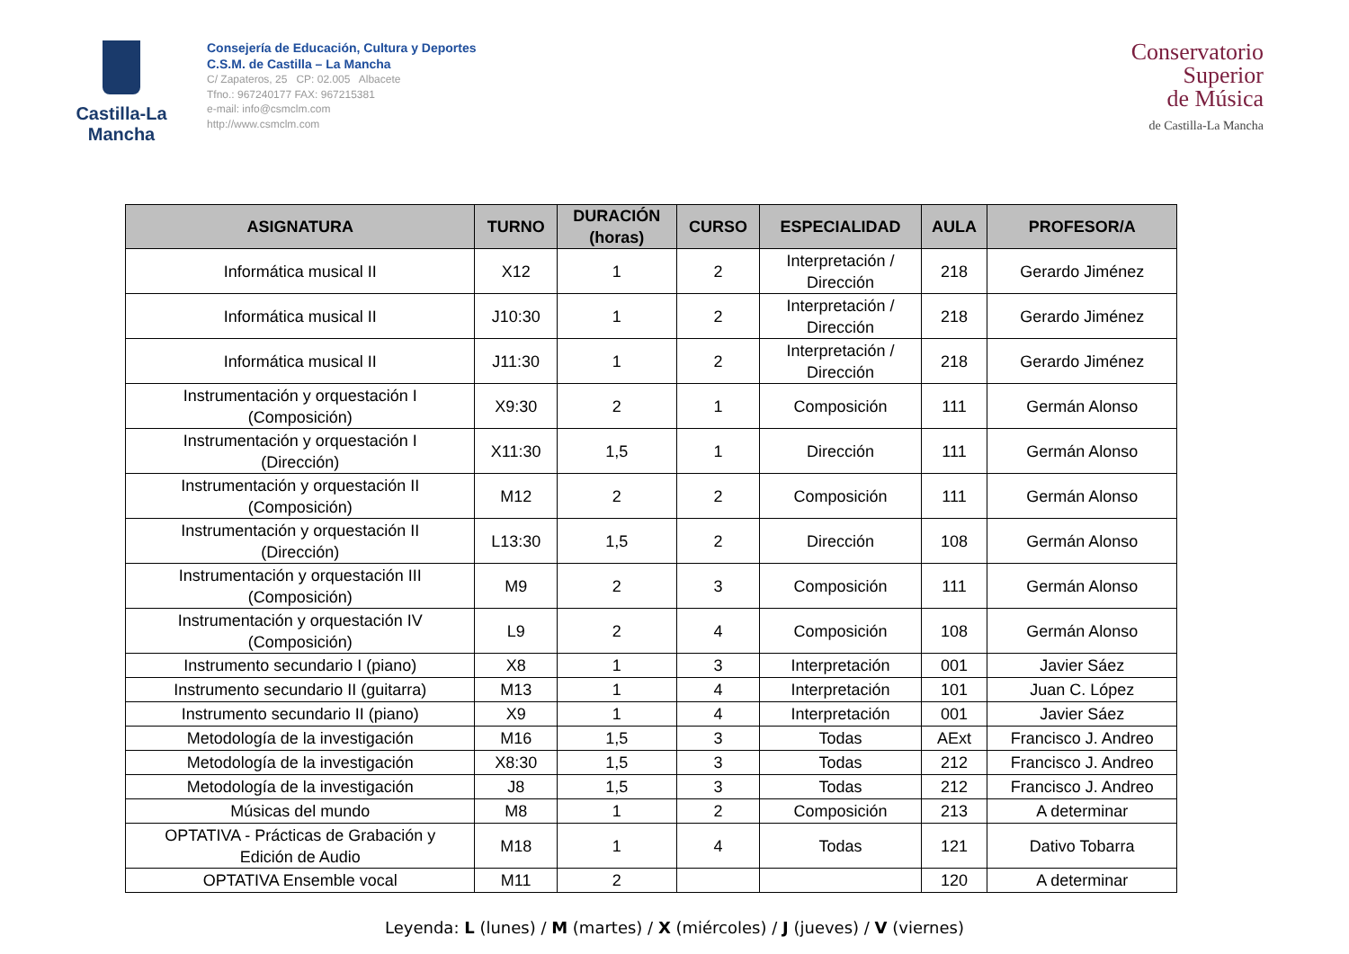Castilla-La Mancha
Consejería de Educación, Cultura y Deportes
C.S.M. de Castilla – La Mancha
C/ Zapateros, 25 CP: 02.005 Albacete
Tfno.: 967240177 FAX: 967215381
e-mail: info@csmclm.com
http://www.csmclm.com
Conservatorio
Superior
de Música
de Castilla-La Mancha
| ASIGNATURA | TURNO | DURACIÓN (horas) | CURSO | ESPECIALIDAD | AULA | PROFESOR/A |
| --- | --- | --- | --- | --- | --- | --- |
| Informática musical II | X12 | 1 | 2 | Interpretación / Dirección | 218 | Gerardo Jiménez |
| Informática musical II | J10:30 | 1 | 2 | Interpretación / Dirección | 218 | Gerardo Jiménez |
| Informática musical II | J11:30 | 1 | 2 | Interpretación / Dirección | 218 | Gerardo Jiménez |
| Instrumentación y orquestación I (Composición) | X9:30 | 2 | 1 | Composición | 111 | Germán Alonso |
| Instrumentación y orquestación I (Dirección) | X11:30 | 1,5 | 1 | Dirección | 111 | Germán Alonso |
| Instrumentación y orquestación II (Composición) | M12 | 2 | 2 | Composición | 111 | Germán Alonso |
| Instrumentación y orquestación II (Dirección) | L13:30 | 1,5 | 2 | Dirección | 108 | Germán Alonso |
| Instrumentación y orquestación III (Composición) | M9 | 2 | 3 | Composición | 111 | Germán Alonso |
| Instrumentación y orquestación IV (Composición) | L9 | 2 | 4 | Composición | 108 | Germán Alonso |
| Instrumento secundario I (piano) | X8 | 1 | 3 | Interpretación | 001 | Javier Sáez |
| Instrumento secundario II (guitarra) | M13 | 1 | 4 | Interpretación | 101 | Juan C. López |
| Instrumento secundario II (piano) | X9 | 1 | 4 | Interpretación | 001 | Javier Sáez |
| Metodología de la investigación | M16 | 1,5 | 3 | Todas | AExt | Francisco J. Andreo |
| Metodología de la investigación | X8:30 | 1,5 | 3 | Todas | 212 | Francisco J. Andreo |
| Metodología de la investigación | J8 | 1,5 | 3 | Todas | 212 | Francisco J. Andreo |
| Músicas del mundo | M8 | 1 | 2 | Composición | 213 | A determinar |
| OPTATIVA - Prácticas de Grabación y Edición de Audio | M18 | 1 | 4 | Todas | 121 | Dativo Tobarra |
| OPTATIVA Ensemble vocal | M11 | 2 | | | 120 | A determinar |
Leyenda: L (lunes) / M (martes) / X (miércoles) / J (jueves) / V (viernes)